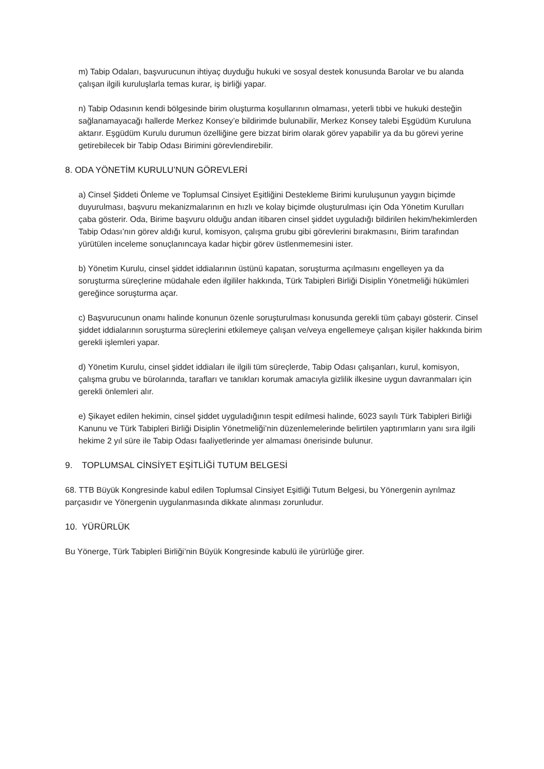m) Tabip Odaları, başvurucunun ihtiyaç duyduğu hukuki ve sosyal destek konusunda Barolar ve bu alanda çalışan ilgili kuruluşlarla temas kurar, iş birliği yapar.
n) Tabip Odasının kendi bölgesinde birim oluşturma koşullarının olmaması, yeterli tıbbi ve hukuki desteğin sağlanamayacağı hallerde Merkez Konsey’e bildirimde bulunabilir, Merkez Konsey talebi Eşgüdüm Kuruluna aktarır. Eşgüdüm Kurulu durumun özelliğine gere bizzat birim olarak görev yapabilir ya da bu görevi yerine getirebilecek bir Tabip Odası Birimini görevlendirebilir.
8. ODA YÖNETİM KURULU’NUN GÖREVLERİ
a) Cinsel Şiddeti Önleme ve Toplumsal Cinsiyet Eşitliğini Destekleme Birimi kuruluşunun yaygın biçimde duyurulması, başvuru mekanizmalarının en hızlı ve kolay biçimde oluşturulması için Oda Yönetim Kurulları çaba gösterir. Oda, Birime başvuru olduğu andan itibaren cinsel şiddet uyguladığı bildirilen hekim/hekimlerden Tabip Odası’nın görev aldığı kurul, komisyon, çalışma grubu gibi görevlerini bırakmasını, Birim tarafından yürütülen inceleme sonuçlanıncaya kadar hiçbir görev üstlenmemesini ister.
b) Yönetim Kurulu, cinsel şiddet iddialarının üstünü kapatan, soruşturma açılmasını engelleyen ya da soruşturma süreçlerine müdahale eden ilgililer hakkında, Türk Tabipleri Birliği Disiplin Yönetmeliği hükümleri gereğince soruşturma açar.
c) Başvurucunun onamı halinde konunun özenle soruşturulması konusunda gerekli tüm çabayı gösterir. Cinsel şiddet iddialarının soruşturma süreçlerini etkilemeye çalışan ve/veya engellemeye çalışan kişiler hakkında birim gerekli işlemleri yapar.
d) Yönetim Kurulu, cinsel şiddet iddiaları ile ilgili tüm süreçlerde, Tabip Odası çalışanları, kurul, komisyon, çalışma grubu ve bürolarında, tarafları ve tanıkları korumak amacıyla gizlilik ilkesine uygun davranmaları için gerekli önlemleri alır.
e) Şikayet edilen hekimin, cinsel şiddet uyguladığının tespit edilmesi halinde, 6023 sayılı Türk Tabipleri Birliği Kanunu ve Türk Tabipleri Birliği Disiplin Yönetmeliği’nin düzenlemelerinde belirtilen yaptırımların yanı sıra ilgili hekime 2 yıl süre ile Tabip Odası faaliyetlerinde yer almaması önerisinde bulunur.
9. TOPLUMSAL CİNSİYET EŞİTLİĞİ TUTUM BELGESİ
68. TTB Büyük Kongresinde kabul edilen Toplumsal Cinsiyet Eşitliği Tutum Belgesi, bu Yönergenin ayrılmaz parçasıdır ve Yönergenin uygulanmasında dikkate alınması zorunludur.
10. YÜRÜRLÜK
Bu Yönerge, Türk Tabipleri Birliği’nin Büyük Kongresinde kabulü ile yürürlüğe girer.